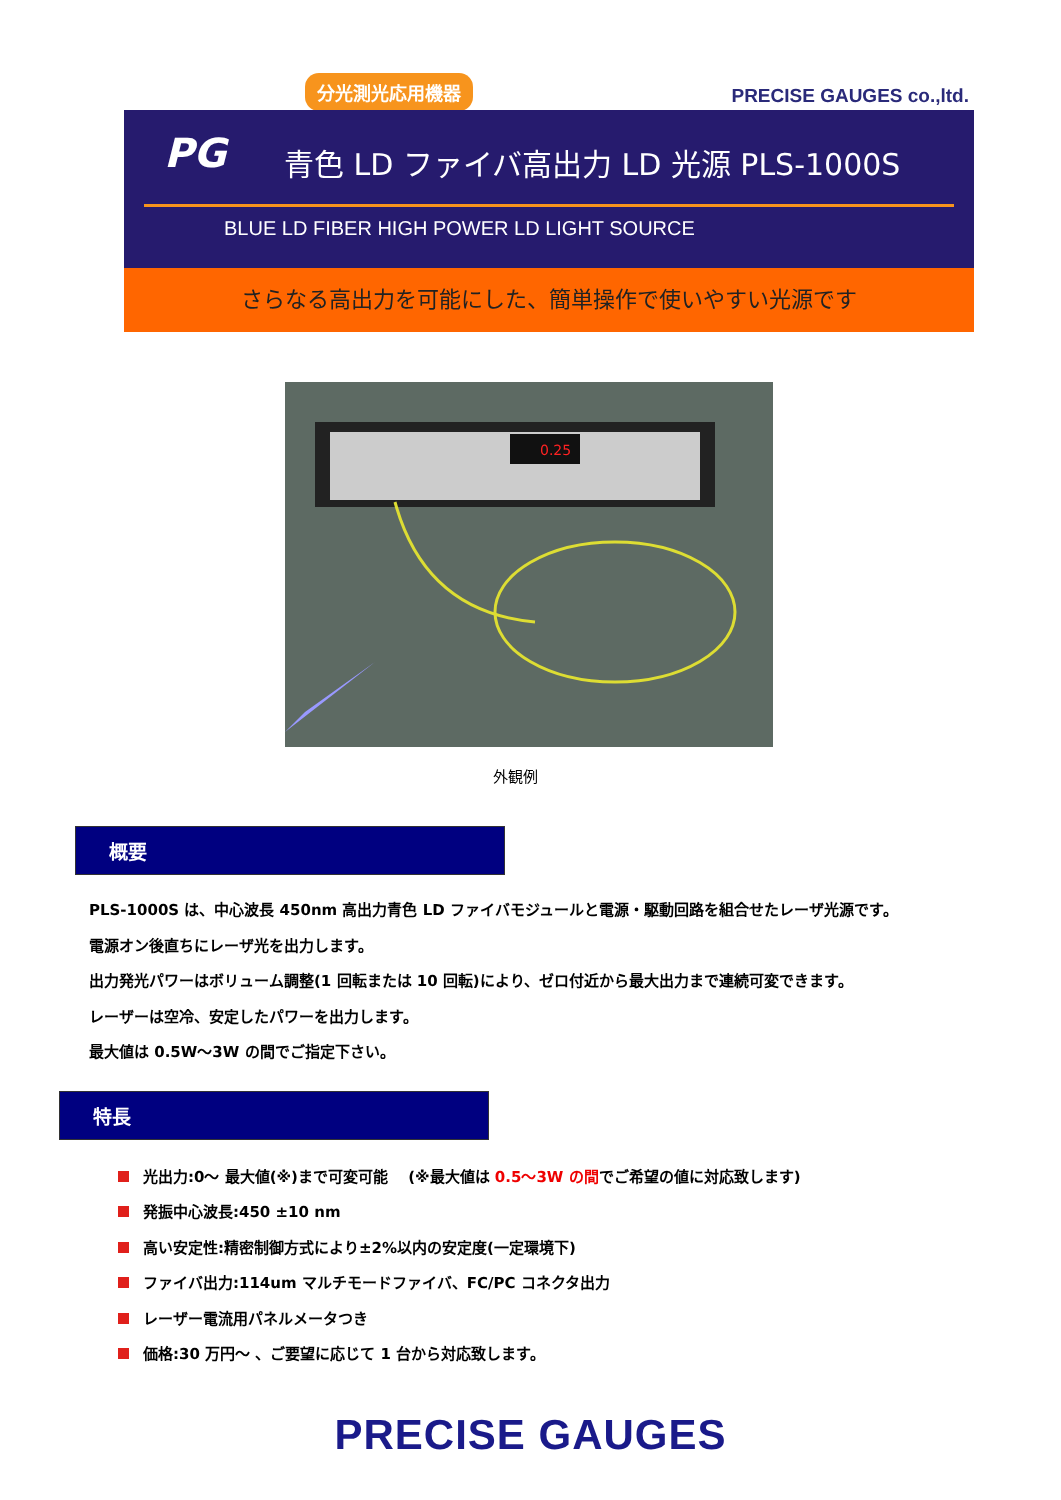分光測光応用機器
PRECISE GAUGES co.,ltd.
PG
青色 LD ファイバ高出力 LD 光源 PLS-1000S
BLUE LD FIBER HIGH POWER LD LIGHT SOURCE
さらなる高出力を可能にした、簡単操作で使いやすい光源です
0.25
外観例
概要
PLS-1000S は、中心波長 450nm 高出力青色 LD ファイバモジュールと電源・駆動回路を組合せたレーザ光源です。
電源オン後直ちにレーザ光を出力します。
出力発光パワーはボリューム調整(1 回転または 10 回転)により、ゼロ付近から最大出力まで連続可変できます。
レーザーは空冷、安定したパワーを出力します。
最大値は 0.5W～3W の間でご指定下さい。
特長
光出力:0～ 最大値(※)まで可変可能 　(※最大値は 0.5～3W の間でご希望の値に対応致します)
発振中心波長:450 ±10 nm
高い安定性:精密制御方式により±2%以内の安定度(一定環境下)
ファイバ出力:114um マルチモードファイバ、FC/PC コネクタ出力
レーザー電流用パネルメータつき
価格:30 万円～ 、ご要望に応じて 1 台から対応致します。
PRECISE GAUGES